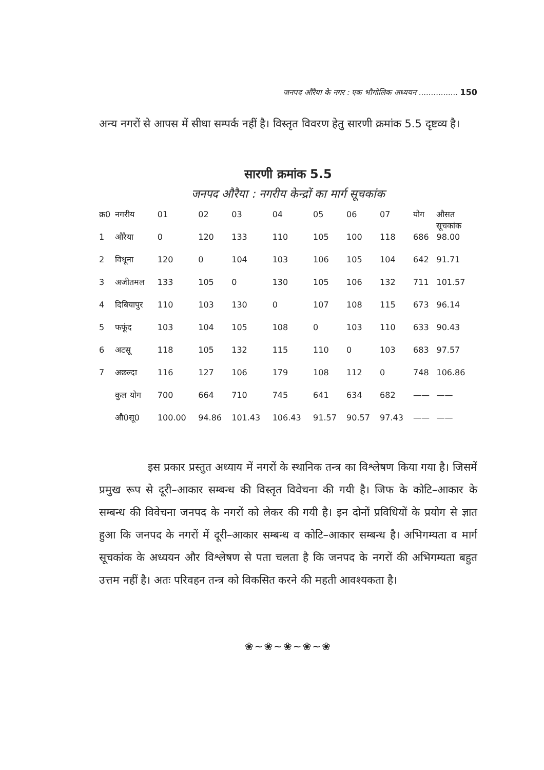जनपद औरैया के नगर : एक भौगोलिक अध्ययन ................ 150
अन्य नगरों से आपस में सीधा सम्पर्क नहीं है। विस्तृत विवरण हेतु सारणी क्रमांक 5.5 दृष्टव्य है।
सारणी क्रमांक 5.5
जनपद औरैया : नगरीय केन्द्रों का मार्ग सूचकांक
| क्र0 | नगरीय | 01 | 02 | 03 | 04 | 05 | 06 | 07 | योग | औसत सूचकांक |
| --- | --- | --- | --- | --- | --- | --- | --- | --- | --- | --- |
| 1 | औरैया | 0 | 120 | 133 | 110 | 105 | 100 | 118 | 686 | 98.00 |
| 2 | विधूना | 120 | 0 | 104 | 103 | 106 | 105 | 104 | 642 | 91.71 |
| 3 | अजीतमल | 133 | 105 | 0 | 130 | 105 | 106 | 132 | 711 | 101.57 |
| 4 | दिबियापुर | 110 | 103 | 130 | 0 | 107 | 108 | 115 | 673 | 96.14 |
| 5 | फफूंद | 103 | 104 | 105 | 108 | 0 | 103 | 110 | 633 | 90.43 |
| 6 | अटसू | 118 | 105 | 132 | 115 | 110 | 0 | 103 | 683 | 97.57 |
| 7 | अछल्दा | 116 | 127 | 106 | 179 | 108 | 112 | 0 | 748 | 106.86 |
| | कुल योग | 700 | 664 | 710 | 745 | 641 | 634 | 682 | —— | —— |
| | औ0सू0 | 100.00 | 94.86 | 101.43 | 106.43 | 91.57 | 90.57 | 97.43 | —— | —— |
इस प्रकार प्रस्तुत अध्याय में नगरों के स्थानिक तन्त्र का विश्लेषण किया गया है। जिसमें प्रमुख रूप से दूरी–आकार सम्बन्ध की विस्तृत विवेचना की गयी है। जिफ के कोटि–आकार के सम्बन्ध की विवेचना जनपद के नगरों को लेकर की गयी है। इन दोनों प्रविधियों के प्रयोग से ज्ञात हुआ कि जनपद के नगरों में दूरी–आकार सम्बन्ध व कोटि–आकार सम्बन्ध है। अभिगम्यता व मार्ग सूचकांक के अध्ययन और विश्लेषण से पता चलता है कि जनपद के नगरों की अभिगम्यता बहुत उत्तम नहीं है। अतः परिवहन तन्त्र को विकसित करने की महती आवश्यकता है।
❀~❀~❀~❀~❀